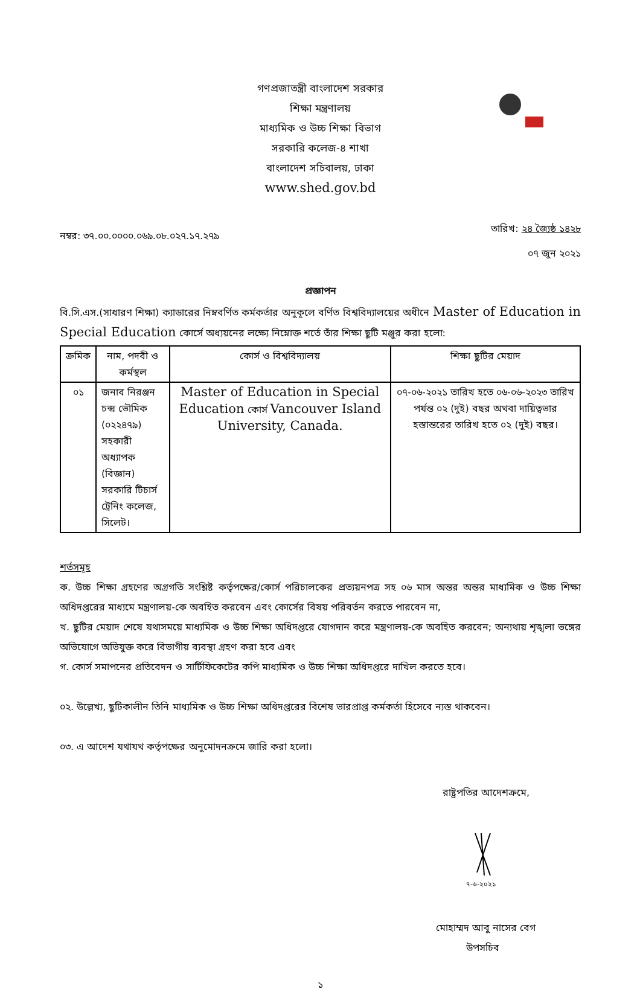গণপ্রজাতন্ত্রী বাংলাদেশ সরকার
শিক্ষা মন্ত্রণালয়
মাধ্যমিক ও উচ্চ শিক্ষা বিভাগ
সরকারি কলেজ-৪ শাখা
বাংলাদেশ সচিবালয়, ঢাকা
www.shed.gov.bd
নম্বর: ৩৭.০০.০০০০.০৬৯.০৮.০২৭.১৭.২৭৯
তারিখ: ২৪ জ্যৈষ্ঠ ১৪২৮
০৭ জুন ২০২১
প্রজ্ঞাপন
বি.সি.এস.(সাধারণ শিক্ষা) ক্যাডারের নিম্নবর্ণিত কর্মকর্তার অনুকূলে বর্ণিত বিশ্ববিদ্যালয়ের অধীনে Master of Education in Special Education কোর্সে অধ্যয়নের লক্ষ্যে নিম্নোক্ত শর্তে তাঁর শিক্ষা ছুটি মঞ্জুর করা হলো:
| ক্রমিক | নাম, পদবী ও কর্মস্থল | কোর্স ও বিশ্ববিদ্যালয় | শিক্ষা ছুটির মেয়াদ |
| --- | --- | --- | --- |
| ০১ | জনাব নিরঞ্জন চন্দ্র ভৌমিক (০২২৪৭৯) সহকারী অধ্যাপক (বিজ্ঞান) সরকারি টিচার্স ট্রেনিং কলেজ, সিলেট। | Master of Education in Special Education কোর্স Vancouver Island University, Canada. | ০৭-০৬-২০২১ তারিখ হতে ০৬-০৬-২০২৩ তারিখ পর্যন্ত ০২ (দুই) বছর অথবা দায়িত্বভার হস্তান্তরের তারিখ হতে ০২ (দুই) বছর। |
শর্তসমূহ
ক. উচ্চ শিক্ষা গ্রহণের অগ্রগতি সংশ্লিষ্ট কর্তৃপক্ষের/কোর্স পরিচালকের প্রত্যয়নপত্র সহ ০৬ মাস অন্তর অন্তর মাধ্যমিক ও উচ্চ শিক্ষা অধিদপ্তরের মাধ্যমে মন্ত্রণালয়-কে অবহিত করবেন এবং কোর্সের বিষয় পরিবর্তন করতে পারবেন না,
খ. ছুটির মেয়াদ শেষে যথাসময়ে মাধ্যমিক ও উচ্চ শিক্ষা অধিদপ্তরে যোগদান করে মন্ত্রণালয়-কে অবহিত করবেন; অন্যথায় শৃঙ্খলা ভঙ্গের অভিযোগে অভিযুক্ত করে বিভাগীয় ব্যবস্থা গ্রহণ করা হবে এবং
গ. কোর্স সমাপনের প্রতিবেদন ও সার্টিফিকেটের কপি মাধ্যমিক ও উচ্চ শিক্ষা অধিদপ্তরে দাখিল করতে হবে।
০২. উল্লেখ্য, ছুটিকালীন তিনি মাধ্যমিক ও উচ্চ শিক্ষা অধিদপ্তরের বিশেষ ভারপ্রাপ্ত কর্মকর্তা হিসেবে ন্যস্ত থাকবেন।
০৩. এ আদেশ যথাযথ কর্তৃপক্ষের অনুমোদনক্রমে জারি করা হলো।
রাষ্ট্রপতির আদেশক্রমে,
৭-৬-২০২১
মোহাম্মদ আবু নাসের বেগ
উপসচিব
১